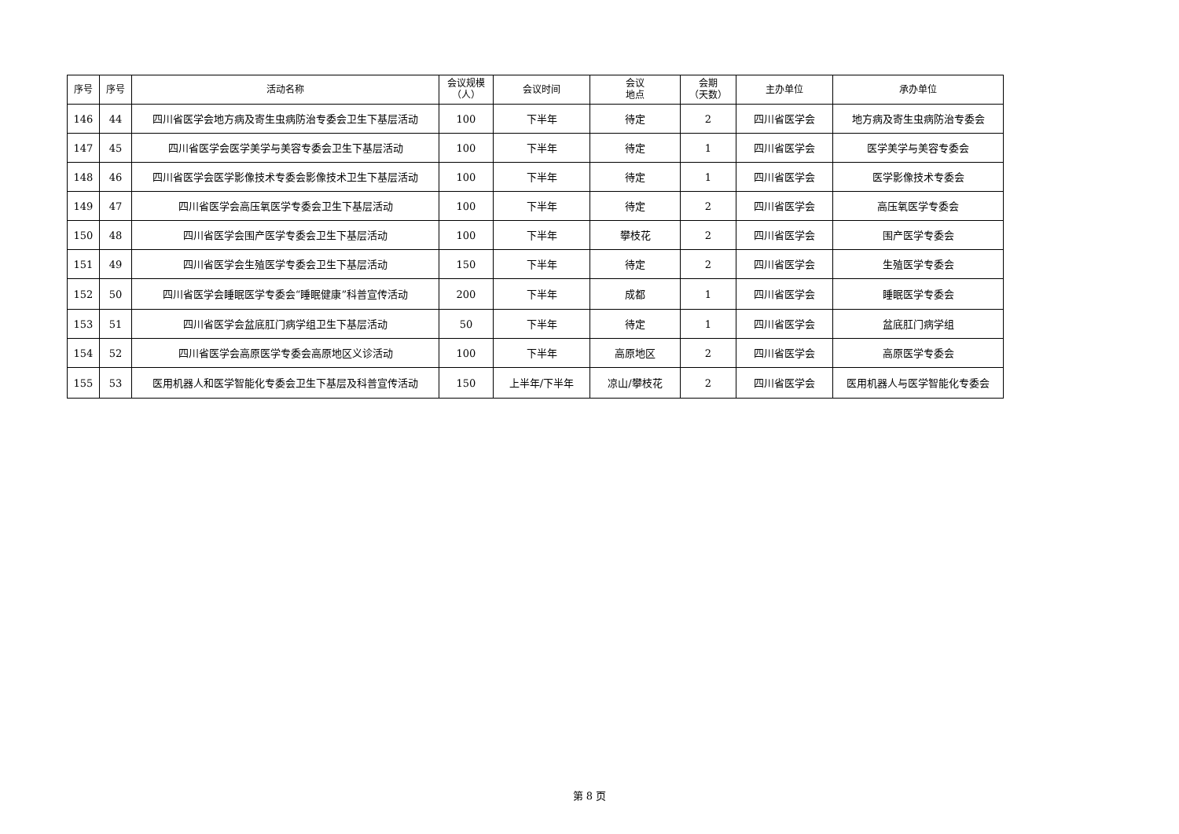| 序号 | 序号 | 活动名称 | 会议规模 （人） | 会议时间 | 会议 地点 | 会期 （天数） | 主办单位 | 承办单位 |
| --- | --- | --- | --- | --- | --- | --- | --- | --- |
| 146 | 44 | 四川省医学会地方病及寄生虫病防治专委会卫生下基层活动 | 100 | 下半年 | 待定 | 2 | 四川省医学会 | 地方病及寄生虫病防治专委会 |
| 147 | 45 | 四川省医学会医学美学与美容专委会卫生下基层活动 | 100 | 下半年 | 待定 | 1 | 四川省医学会 | 医学美学与美容专委会 |
| 148 | 46 | 四川省医学会医学影像技术专委会影像技术卫生下基层活动 | 100 | 下半年 | 待定 | 1 | 四川省医学会 | 医学影像技术专委会 |
| 149 | 47 | 四川省医学会高压氧医学专委会卫生下基层活动 | 100 | 下半年 | 待定 | 2 | 四川省医学会 | 高压氧医学专委会 |
| 150 | 48 | 四川省医学会围产医学专委会卫生下基层活动 | 100 | 下半年 | 攀枝花 | 2 | 四川省医学会 | 围产医学专委会 |
| 151 | 49 | 四川省医学会生殖医学专委会卫生下基层活动 | 150 | 下半年 | 待定 | 2 | 四川省医学会 | 生殖医学专委会 |
| 152 | 50 | 四川省医学会睡眠医学专委会“睡眠健康”科普宣传活动 | 200 | 下半年 | 成都 | 1 | 四川省医学会 | 睡眠医学专委会 |
| 153 | 51 | 四川省医学会盆底肛门病学组卫生下基层活动 | 50 | 下半年 | 待定 | 1 | 四川省医学会 | 盆底肛门病学组 |
| 154 | 52 | 四川省医学会高原医学专委会高原地区义诊活动 | 100 | 下半年 | 高原地区 | 2 | 四川省医学会 | 高原医学专委会 |
| 155 | 53 | 医用机器人和医学智能化专委会卫生下基层及科普宣传活动 | 150 | 上半年/下半年 | 凉山/攀枝花 | 2 | 四川省医学会 | 医用机器人与医学智能化专委会 |
第 8 页